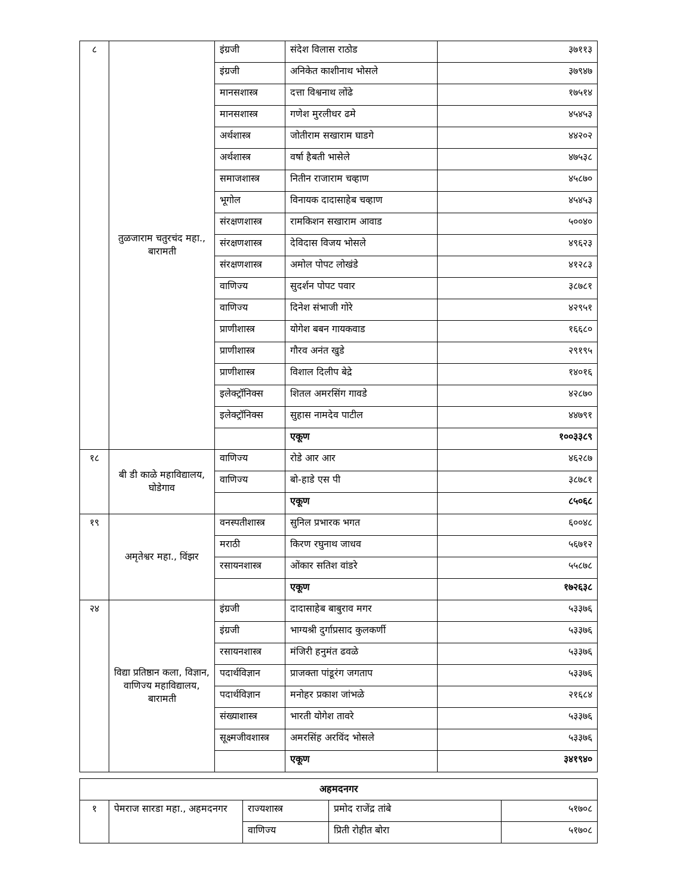| ८ | तुळजाराम चतुरचंद महा., बारामती | इंग्रजी | संदेश विलास राठोड | ३७११३ |
| | | इंग्रजी | अनिकेत काशीनाथ भोसले | ३७९४७ |
| | | मानसशास्त्र | दत्ता विश्वनाथ लोंढे | १७५१४ |
| | | मानसशास्त्र | गणेश मुरलीधर ढमे | ४५४५३ |
| | | अर्थशास्त्र | जोतीराम सखाराम घाडगे | ४४२०२ |
| | | अर्थशास्त्र | वर्षा हैबती भासेले | ४७५३८ |
| | | समाजशास्त्र | नितीन राजाराम चव्हाण | ४५८७० |
| | | भूगोल | विनायक दादासाहेब चव्हाण | ४५४५३ |
| | | संरक्षणशास्त्र | रामकिशन सखाराम आवाड | ५००४० |
| | | संरक्षणशास्त्र | देविदास विजय भोसले | ४९६२३ |
| | | संरक्षणशास्त्र | अमोल पोपट लोखंडे | ४१२८३ |
| | | वाणिज्य | सुदर्शन पोपट पवार | ३८७८१ |
| | | वाणिज्य | दिनेश संभाजी गोरे | ४२९५१ |
| | | प्राणीशास्त्र | योगेश बबन गायकवाड | १६६८० |
| | | प्राणीशास्त्र | गौरव अनंत खुडे | २९१९५ |
| | | प्राणीशास्त्र | विशाल दिलीप बेद्रे | १४०१६ |
| | | इलेक्ट्रॉनिक्स | शितल अमरसिंग गावडे | ४२८७० |
| | | इलेक्ट्रॉनिक्स | सुहास नामदेव पाटील | ४४७९१ |
| | | | एकूण | १००३३८९ |
| १८ | बी डी काळे महाविद्यालय, घोडेगाव | वाणिज्य | रोडे आर आर | ४६२८७ |
| | | वाणिज्य | बो-हाडे एस पी | ३८७८१ |
| | | | एकूण | ८५०६८ |
| १९ | अमृतेश्वर महा., विंझर | वनस्पतीशास्त्र | सुनिल प्रभारक भगत | ६००४८ |
| | | मराठी | किरण रघुनाथ जाधव | ५६७१२ |
| | | रसायनशास्त्र | ओंकार सतिश वांडरे | ५५८७८ |
| | | | एकूण | १७२६३८ |
| २४ | विद्या प्रतिष्ठान कला, विज्ञान, वाणिज्य महाविद्यालय, बारामती | इंग्रजी | दादासाहेब बाबुराव मगर | ५३३७६ |
| | | इंग्रजी | भाग्यश्री दुर्गाप्रसाद कुलकर्णी | ५३३७६ |
| | | रसायनशास्त्र | मंजिरी हनुमंत ढवळे | ५३३७६ |
| | | पदार्थविज्ञान | प्राजक्ता पांडूरंग जगताप | ५३३७६ |
| | | पदार्थविज्ञान | मनोहर प्रकाश जांभळे | २१६८४ |
| | | संख्याशास्त्र | भारती योगेश तावरे | ५३३७६ |
| | | सूक्ष्मजीवशास्त्र | अमरसिंह अरविंद भोसले | ५३३७६ |
| | | | एकूण | ३४१९४० |
| अहमदनगर | | | | |
| १ | पेमराज सारडा महा., अहमदनगर | राज्यशास्त्र | प्रमोद राजेंद्र तांबे | ५१७०८ |
| | | वाणिज्य | प्रिती रोहीत बोरा | ५१७०८ |